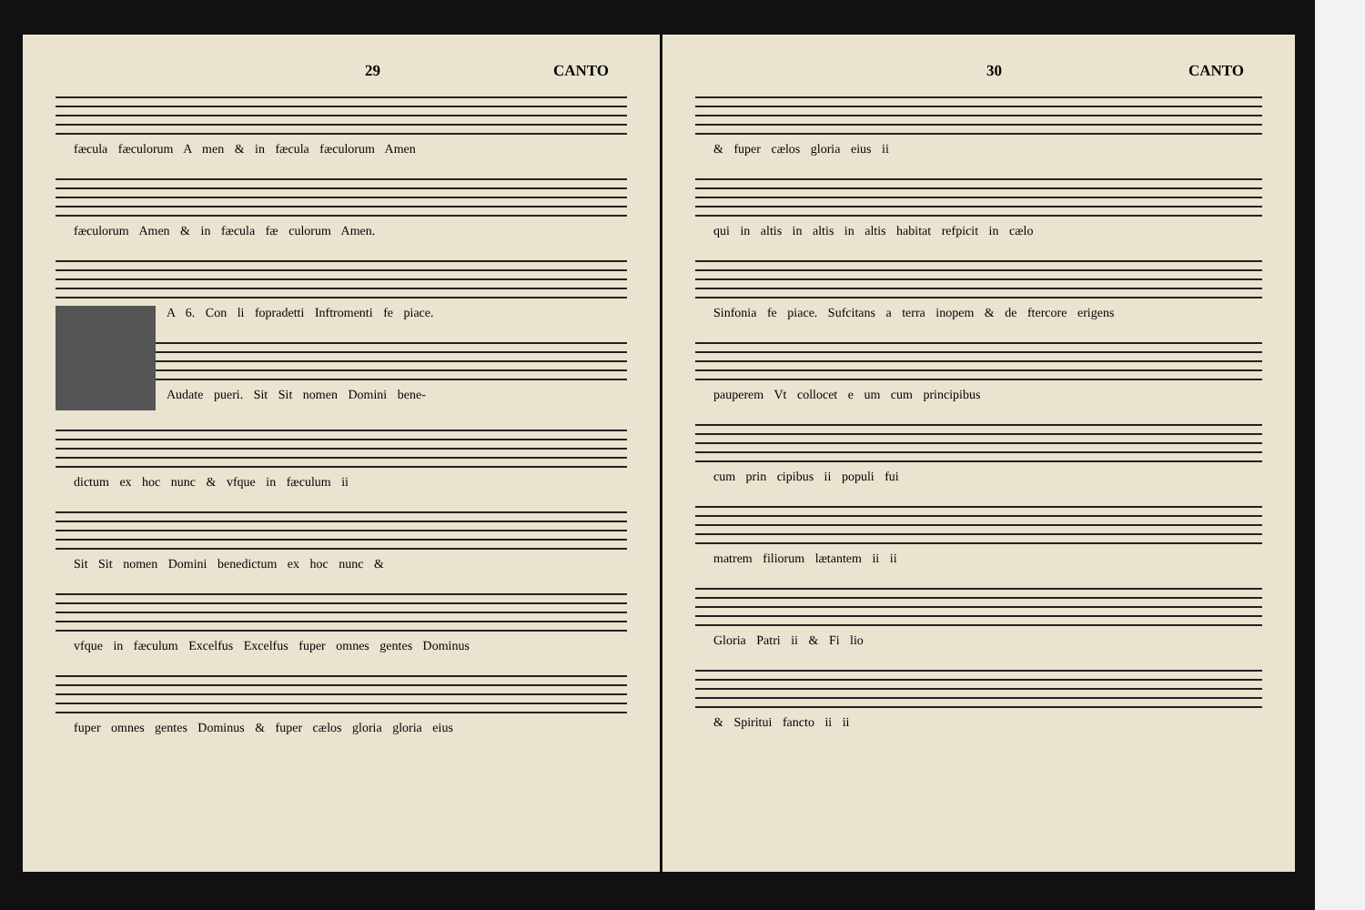29 CANTO
fæcula fæculorum A men & in fæcula fæculorum Amen
fæculorum Amen & in fæcula fæ culorum Amen.
A 6. Con li fopradetti Inftromenti fe piace.
Audate pueri. Sit Sit nomen Domini bene-
dictum ex hoc nunc & vfque in fæculum ii
Sit Sit nomen Domini benedictum ex hoc nunc &
vfque in fæculum Excelfus Excelfus fuper omnes gentes Dominus
fuper omnes gentes Dominus & fuper cælos gloria gloria eius
30 CANTO
& fuper cælos gloria eius ii
qui in altis in altis in altis habitat refpicit in cælo
Sinfonia fe piace. Sufcitans a terra inopem & de ftercore erigens
pauperem Vt collocet e um cum principibus
cum prin cipibus ii populi fui
matrem filiorum lætantem ii ii
Gloria Patri ii & Fi lio
& Spiritui fancto ii ii